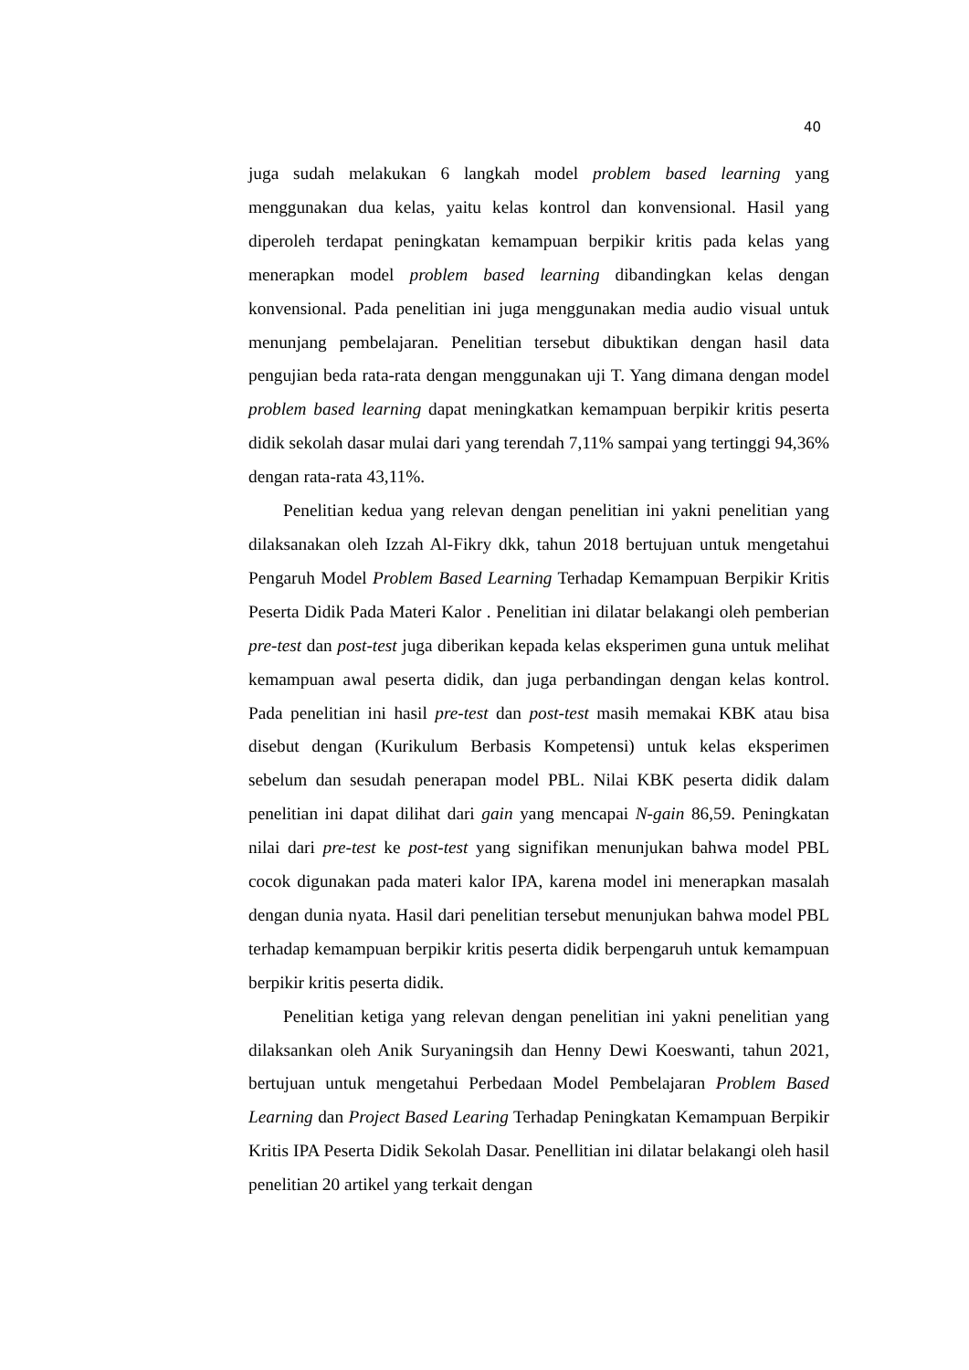40
juga sudah melakukan 6 langkah model problem based learning yang menggunakan dua kelas, yaitu kelas kontrol dan konvensional. Hasil yang diperoleh terdapat peningkatan kemampuan berpikir kritis pada kelas yang menerapkan model problem based learning dibandingkan kelas dengan konvensional. Pada penelitian ini juga menggunakan media audio visual untuk menunjang pembelajaran. Penelitian tersebut dibuktikan dengan hasil data pengujian beda rata-rata dengan menggunakan uji T. Yang dimana dengan model problem based learning dapat meningkatkan kemampuan berpikir kritis peserta didik sekolah dasar mulai dari yang terendah 7,11% sampai yang tertinggi 94,36% dengan rata-rata 43,11%.
Penelitian kedua yang relevan dengan penelitian ini yakni penelitian yang dilaksanakan oleh Izzah Al-Fikry dkk, tahun 2018 bertujuan untuk mengetahui Pengaruh Model Problem Based Learning Terhadap Kemampuan Berpikir Kritis Peserta Didik Pada Materi Kalor . Penelitian ini dilatar belakangi oleh pemberian pre-test dan post-test juga diberikan kepada kelas eksperimen guna untuk melihat kemampuan awal peserta didik, dan juga perbandingan dengan kelas kontrol. Pada penelitian ini hasil pre-test dan post-test masih memakai KBK atau bisa disebut dengan (Kurikulum Berbasis Kompetensi) untuk kelas eksperimen sebelum dan sesudah penerapan model PBL. Nilai KBK peserta didik dalam penelitian ini dapat dilihat dari gain yang mencapai N-gain 86,59. Peningkatan nilai dari pre-test ke post-test yang signifikan menunjukan bahwa model PBL cocok digunakan pada materi kalor IPA, karena model ini menerapkan masalah dengan dunia nyata. Hasil dari penelitian tersebut menunjukan bahwa model PBL terhadap kemampuan berpikir kritis peserta didik berpengaruh untuk kemampuan berpikir kritis peserta didik.
Penelitian ketiga yang relevan dengan penelitian ini yakni penelitian yang dilaksankan oleh Anik Suryaningsih dan Henny Dewi Koeswanti, tahun 2021, bertujuan untuk mengetahui Perbedaan Model Pembelajaran Problem Based Learning dan Project Based Learing Terhadap Peningkatan Kemampuan Berpikir Kritis IPA Peserta Didik Sekolah Dasar. Penellitian ini dilatar belakangi oleh hasil penelitian 20 artikel yang terkait dengan